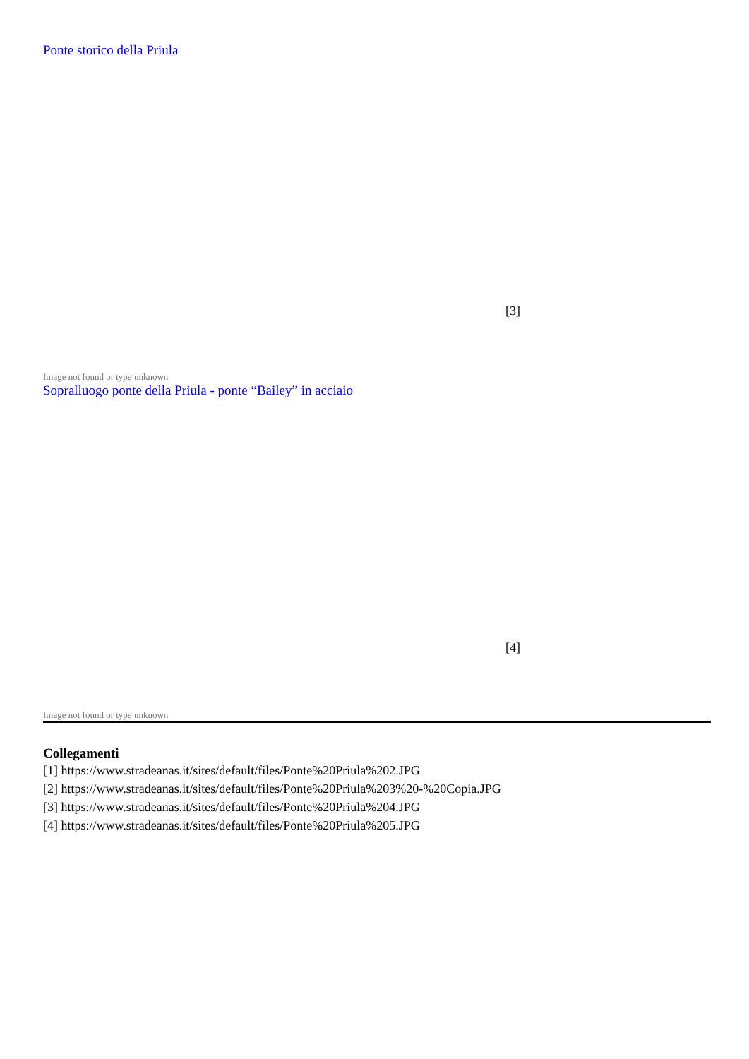Ponte storico della Priula
[3]
Image not found or type unknown
Sopralluogo ponte della Priula - ponte “Bailey” in acciaio
[4]
Image not found or type unknown
Collegamenti
[1] https://www.stradeanas.it/sites/default/files/Ponte%20Priula%202.JPG
[2] https://www.stradeanas.it/sites/default/files/Ponte%20Priula%203%20-%20Copia.JPG
[3] https://www.stradeanas.it/sites/default/files/Ponte%20Priula%204.JPG
[4] https://www.stradeanas.it/sites/default/files/Ponte%20Priula%205.JPG